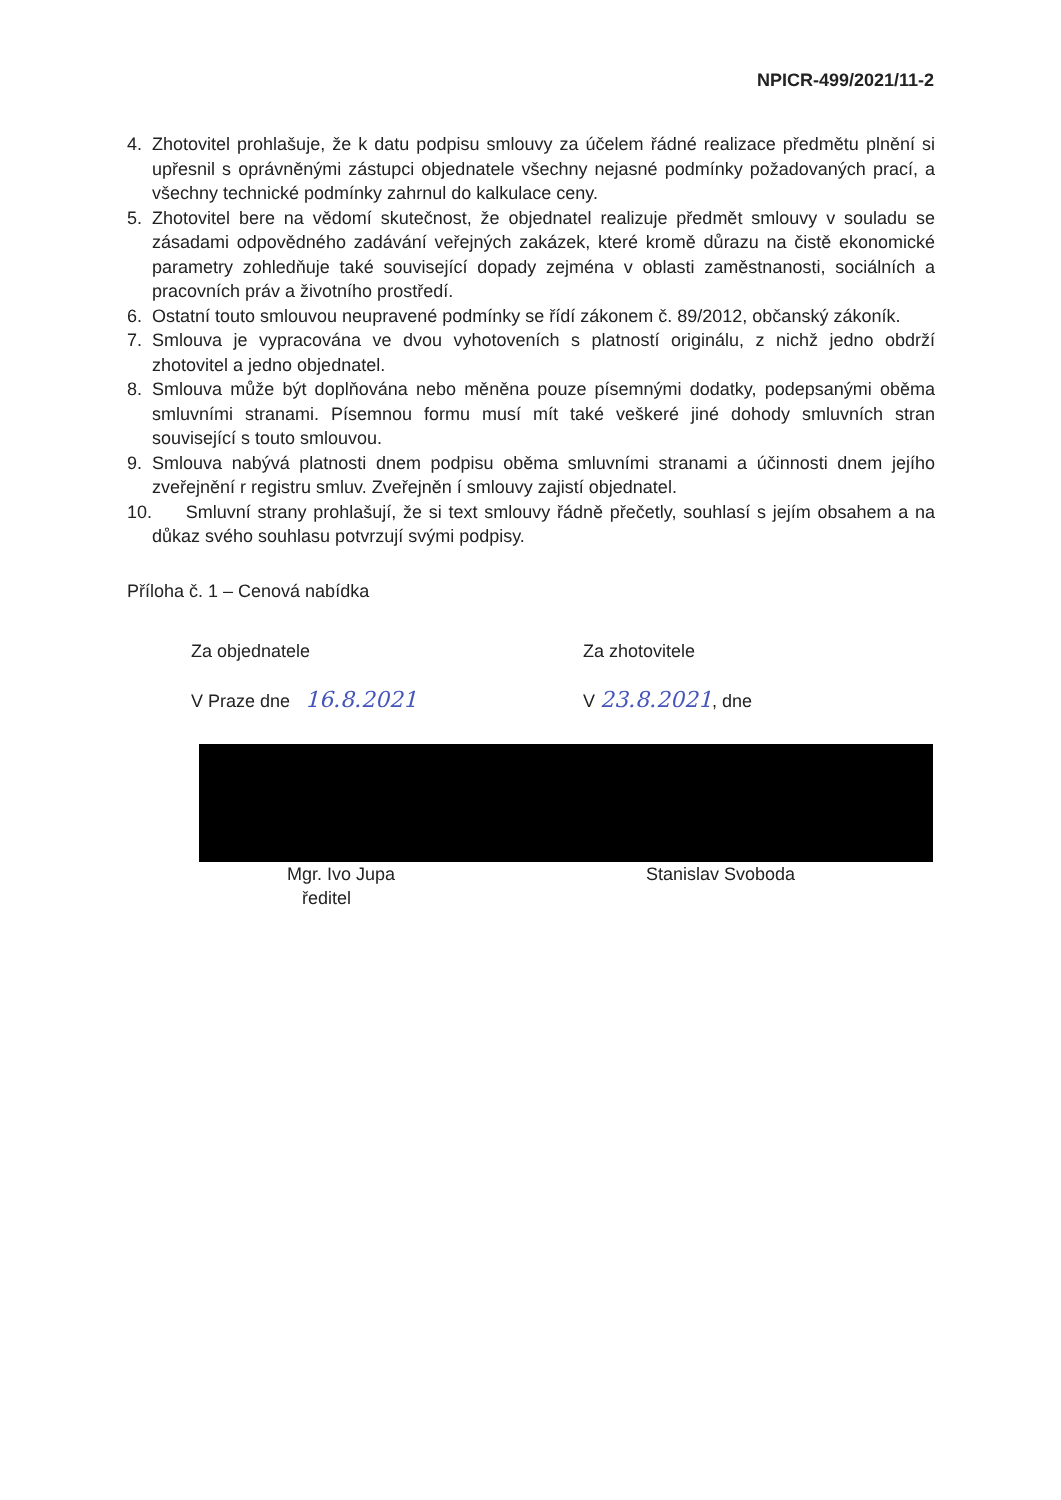NPICR-499/2021/11-2
4. Zhotovitel prohlašuje, že k datu podpisu smlouvy za účelem řádné realizace předmětu plnění si upřesnil s oprávněnými zástupci objednatele všechny nejasné podmínky požadovaných prací, a všechny technické podmínky zahrnul do kalkulace ceny.
5. Zhotovitel bere na vědomí skutečnost, že objednatel realizuje předmět smlouvy v souladu se zásadami odpovědného zadávání veřejných zakázek, které kromě důrazu na čistě ekonomické parametry zohledňuje také související dopady zejména v oblasti zaměstnanosti, sociálních a pracovních práv a životního prostředí.
6. Ostatní touto smlouvou neupravené podmínky se řídí zákonem č. 89/2012, občanský zákoník.
7. Smlouva je vypracována ve dvou vyhotoveních s platností originálu, z nichž jedno obdrží zhotovitel a jedno objednatel.
8. Smlouva může být doplňována nebo měněna pouze písemnými dodatky, podepsanými oběma smluvními stranami. Písemnou formu musí mít také veškeré jiné dohody smluvních stran související s touto smlouvou.
9. Smlouva nabývá platnosti dnem podpisu oběma smluvními stranami a účinnosti dnem jejího zveřejnění r registru smluv. Zveřejněn í smlouvy zajistí objednatel.
10. Smluvní strany prohlašují, že si text smlouvy řádně přečetly, souhlasí s jejím obsahem a na důkaz svého souhlasu potvrzují svými podpisy.
Příloha č. 1 – Cenová nabídka
Za objednatele
V Praze dne 16.8.2021
Za zhotovitele
V 23.8.2021, dne
Mgr. Ivo Jupa
ředitel
Stanislav Svoboda